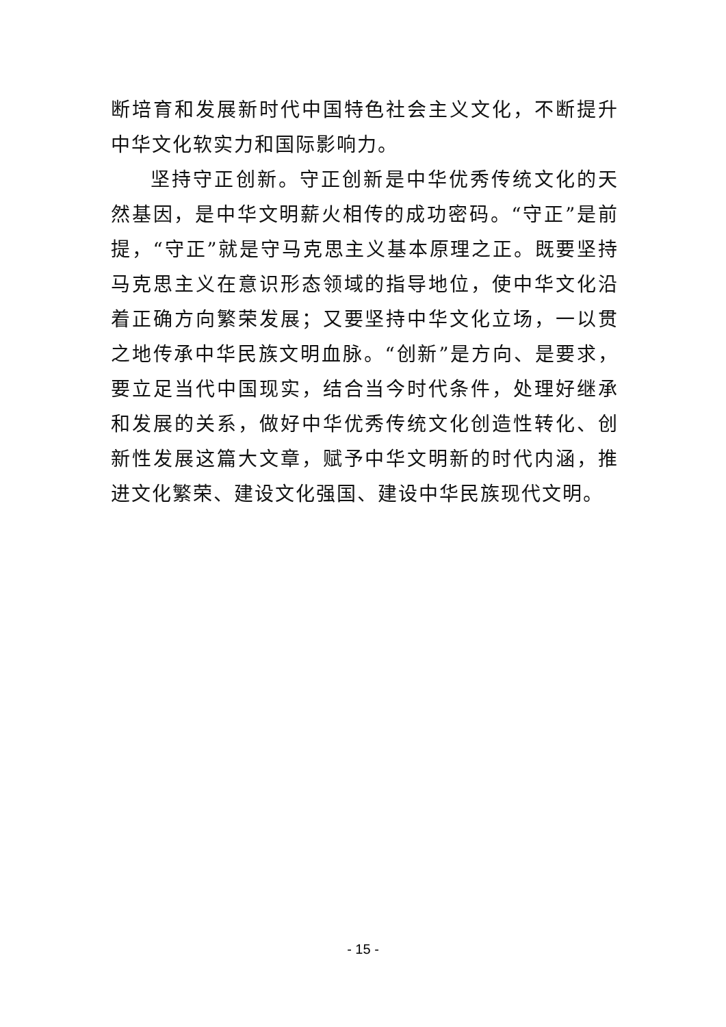断培育和发展新时代中国特色社会主义文化，不断提升中华文化软实力和国际影响力。
坚持守正创新。守正创新是中华优秀传统文化的天然基因，是中华文明薪火相传的成功密码。“守正”是前提，“守正”就是守马克思主义基本原理之正。既要坚持马克思主义在意识形态领域的指导地位，使中华文化沿着正确方向繁荣发展；又要坚持中华文化立场，一以贯之地传承中华民族文明血脉。“创新”是方向、是要求，要立足当代中国现实，结合当今时代条件，处理好继承和发展的关系，做好中华优秀传统文化创造性转化、创新性发展这篇大文章，赋予中华文明新的时代内涵，推进文化繁荣、建设文化强国、建设中华民族现代文明。
- 15 -